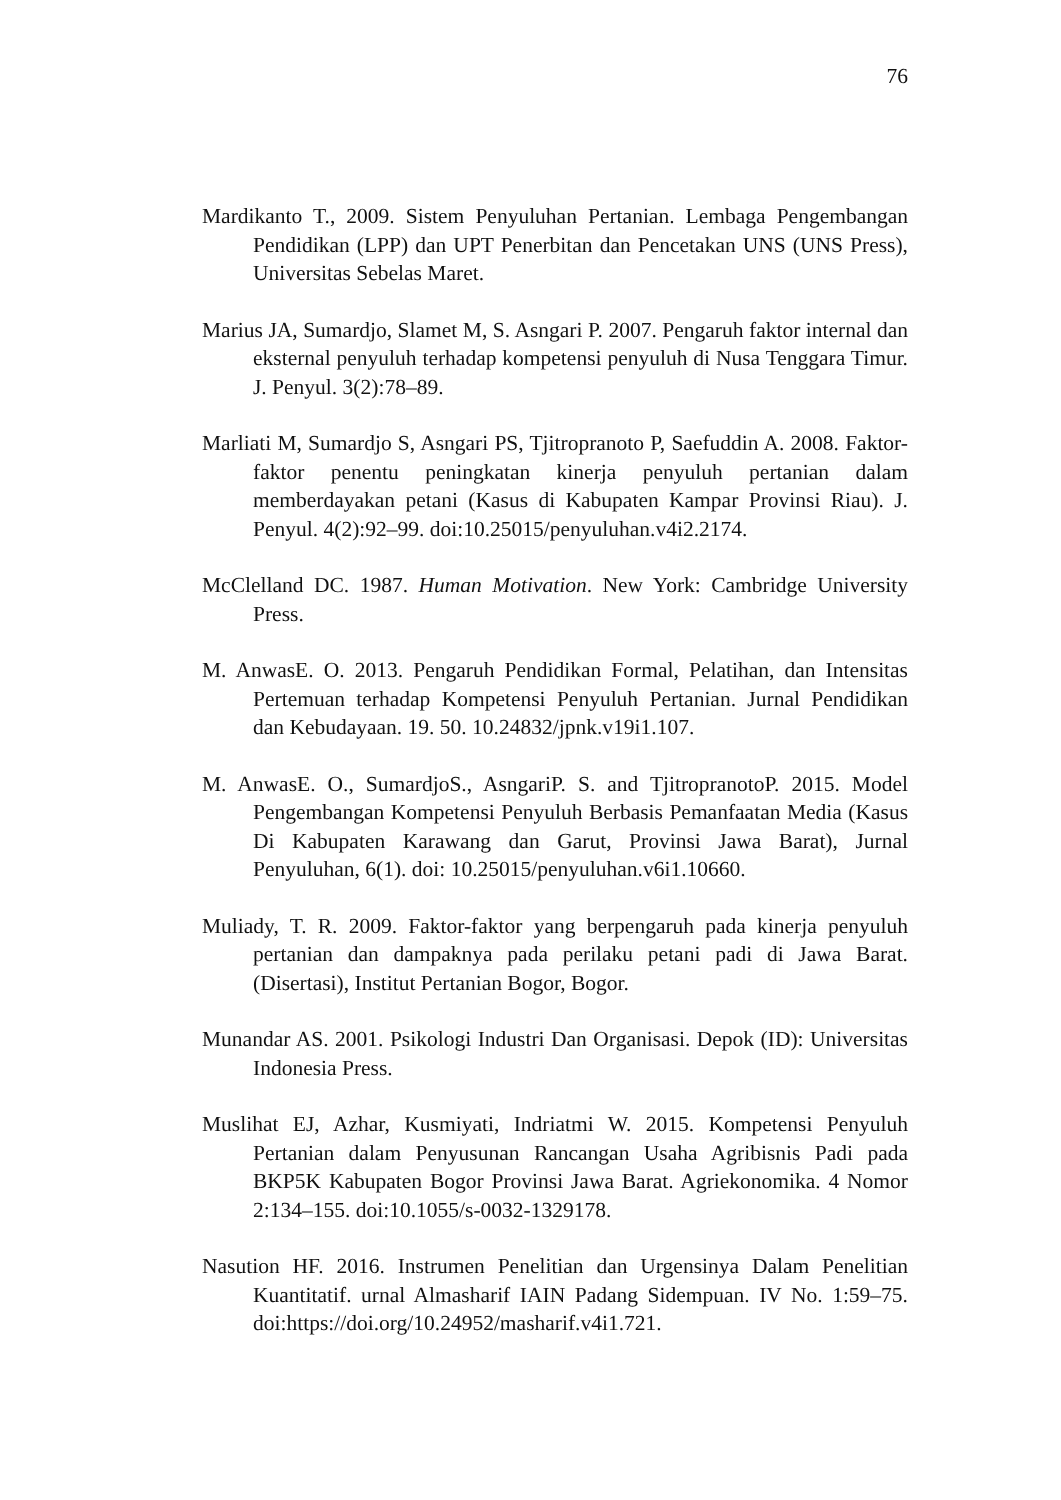76
Mardikanto T., 2009. Sistem Penyuluhan Pertanian. Lembaga Pengembangan Pendidikan (LPP) dan UPT Penerbitan dan Pencetakan UNS (UNS Press), Universitas Sebelas Maret.
Marius JA, Sumardjo, Slamet M, S. Asngari P. 2007. Pengaruh faktor internal dan eksternal penyuluh terhadap kompetensi penyuluh di Nusa Tenggara Timur. J. Penyul. 3(2):78–89.
Marliati M, Sumardjo S, Asngari PS, Tjitropranoto P, Saefuddin A. 2008. Faktor-faktor penentu peningkatan kinerja penyuluh pertanian dalam memberdayakan petani (Kasus di Kabupaten Kampar Provinsi Riau). J. Penyul. 4(2):92–99. doi:10.25015/penyuluhan.v4i2.2174.
McClelland DC. 1987. Human Motivation. New York: Cambridge University Press.
M. AnwasE. O. 2013. Pengaruh Pendidikan Formal, Pelatihan, dan Intensitas Pertemuan terhadap Kompetensi Penyuluh Pertanian. Jurnal Pendidikan dan Kebudayaan. 19. 50. 10.24832/jpnk.v19i1.107.
M. AnwasE. O., SumardjoS., AsngariP. S. and TjitropranotoP. 2015. Model Pengembangan Kompetensi Penyuluh Berbasis Pemanfaatan Media (Kasus Di Kabupaten Karawang dan Garut, Provinsi Jawa Barat), Jurnal Penyuluhan, 6(1). doi: 10.25015/penyuluhan.v6i1.10660.
Muliady, T. R. 2009. Faktor-faktor yang berpengaruh pada kinerja penyuluh pertanian dan dampaknya pada perilaku petani padi di Jawa Barat. (Disertasi), Institut Pertanian Bogor, Bogor.
Munandar AS. 2001. Psikologi Industri Dan Organisasi. Depok (ID): Universitas Indonesia Press.
Muslihat EJ, Azhar, Kusmiyati, Indriatmi W. 2015. Kompetensi Penyuluh Pertanian dalam Penyusunan Rancangan Usaha Agribisnis Padi pada BKP5K Kabupaten Bogor Provinsi Jawa Barat. Agriekonomika. 4 Nomor 2:134–155. doi:10.1055/s-0032-1329178.
Nasution HF. 2016. Instrumen Penelitian dan Urgensinya Dalam Penelitian Kuantitatif. urnal Almasharif IAIN Padang Sidempuan. IV No. 1:59–75. doi:https://doi.org/10.24952/masharif.v4i1.721.